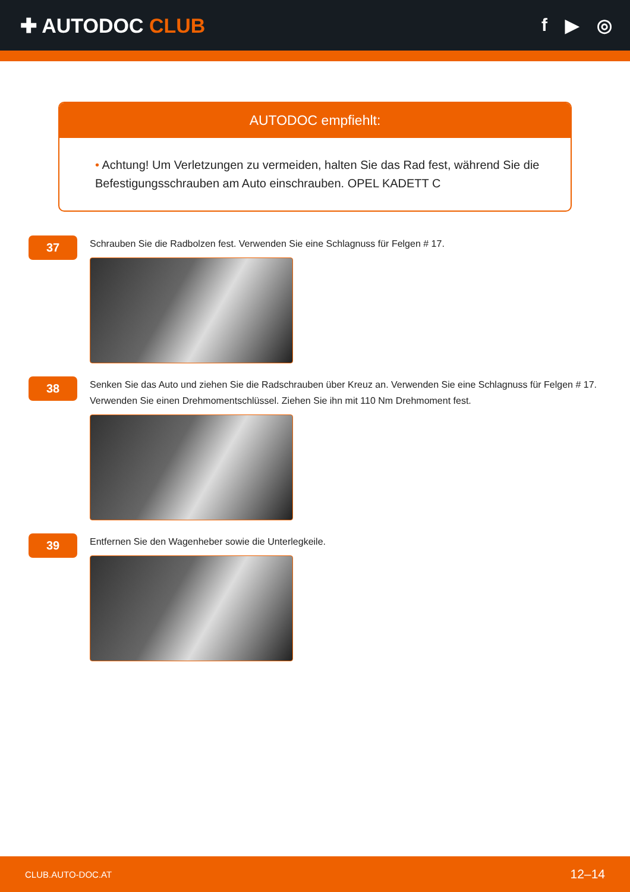✚ AUTODOC CLUB f ▶ ◎
AUTODOC empfiehlt:
• Achtung! Um Verletzungen zu vermeiden, halten Sie das Rad fest, während Sie die Befestigungsschrauben am Auto einschrauben. OPEL KADETT C
37
Schrauben Sie die Radbolzen fest. Verwenden Sie eine Schlagnuss für Felgen # 17.
38
Senken Sie das Auto und ziehen Sie die Radschrauben über Kreuz an. Verwenden Sie eine Schlagnuss für Felgen # 17. Verwenden Sie einen Drehmomentschlüssel. Ziehen Sie ihn mit 110 Nm Drehmoment fest.
39
Entfernen Sie den Wagenheber sowie die Unterlegkeile.
CLUB.AUTO-DOC.AT 12–14